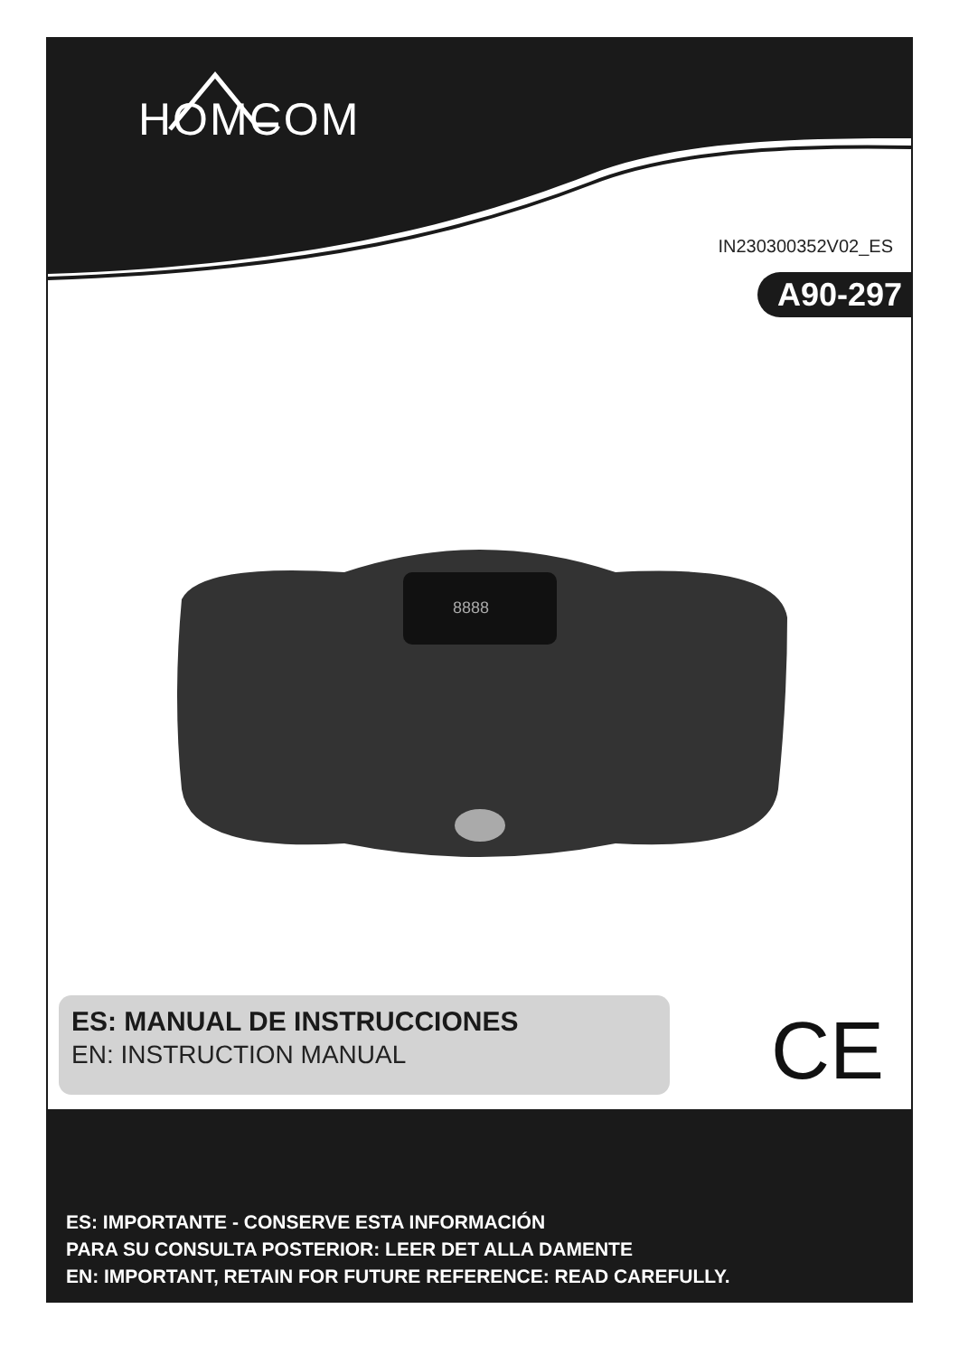HOMCOM
IN230300352V02_ES
A90-297
8888
ES: MANUAL DE INSTRUCCIONES
EN: INSTRUCTION MANUAL
CE
ES: IMPORTANTE - CONSERVE ESTA INFORMACIÓN
PARA SU CONSULTA POSTERIOR: LEER DET ALLA DAMENTE
EN: IMPORTANT, RETAIN FOR FUTURE REFERENCE: READ CAREFULLY.